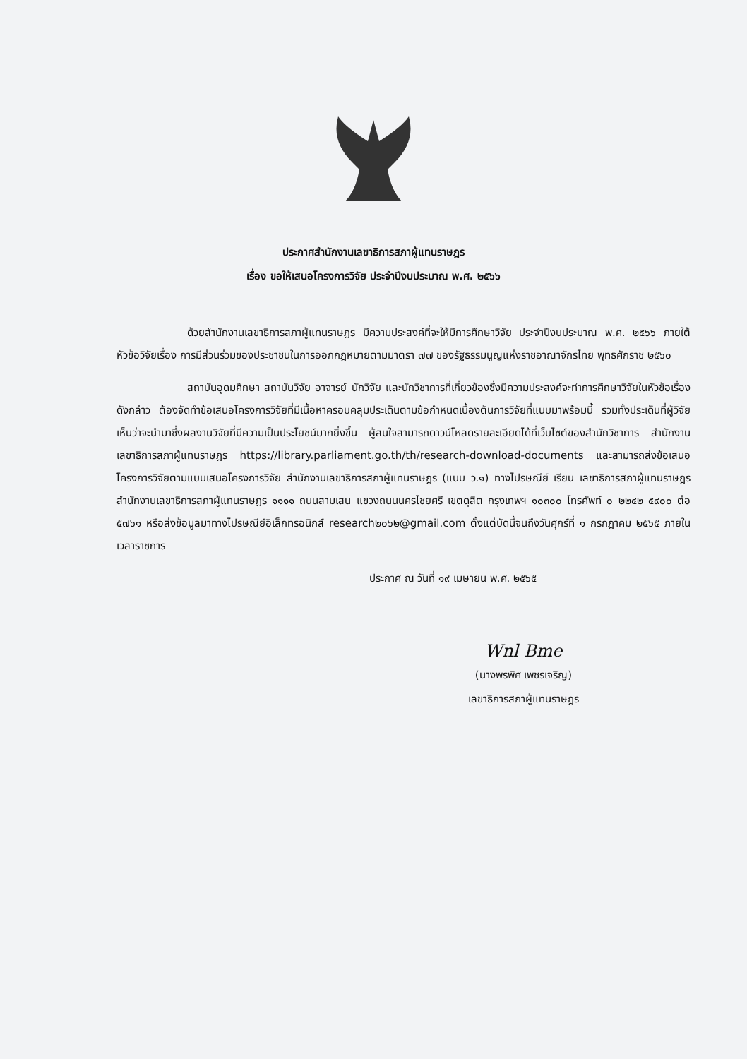ประกาศสำนักงานเลขาธิการสภาผู้แทนราษฎร
เรื่อง ขอให้เสนอโครงการวิจัย ประจำปีงบประมาณ พ.ศ. ๒๕๖๖
ด้วยสำนักงานเลขาธิการสภาผู้แทนราษฎร มีความประสงค์ที่จะให้มีการศึกษาวิจัย ประจำปีงบประมาณ พ.ศ. ๒๕๖๖ ภายใต้หัวข้อวิจัยเรื่อง การมีส่วนร่วมของประชาชนในการออกกฎหมายตามมาตรา ๗๗ ของรัฐธรรมนูญแห่งราชอาณาจักรไทย พุทธศักราช ๒๕๖๐
สถาบันอุดมศึกษา สถาบันวิจัย อาจารย์ นักวิจัย และนักวิชาการที่เกี่ยวข้องซึ่งมีความประสงค์จะทำการศึกษาวิจัยในหัวข้อเรื่องดังกล่าว ต้องจัดทำข้อเสนอโครงการวิจัยที่มีเนื้อหาครอบคลุมประเด็นตามข้อกำหนดเบื้องต้นการวิจัยที่แนบมาพร้อมนี้ รวมทั้งประเด็นที่ผู้วิจัยเห็นว่าจะนำมาซึ่งผลงานวิจัยที่มีความเป็นประโยชน์มากยิ่งขึ้น ผู้สนใจสามารถดาวน์โหลดรายละเอียดได้ที่เว็บไซต์ของสำนักวิชาการ สำนักงานเลขาธิการสภาผู้แทนราษฎร https://library.parliament.go.th/th/research-download-documents และสามารถส่งข้อเสนอโครงการวิจัยตามแบบเสนอโครงการวิจัย สำนักงานเลขาธิการสภาผู้แทนราษฎร (แบบ ว.๑) ทางไปรษณีย์ เรียน เลขาธิการสภาผู้แทนราษฎร สำนักงานเลขาธิการสภาผู้แทนราษฎร ๑๑๑๑ ถนนสามเสน แขวงถนนนครไชยศรี เขตดุสิต กรุงเทพฯ ๑๐๓๐๐ โทรศัพท์ ๐ ๒๒๔๒ ๕๙๐๐ ต่อ ๕๗๖๑ หรือส่งข้อมูลมาทางไปรษณีย์อิเล็กทรอนิกส์ research๒๐๖๒@gmail.com ตั้งแต่บัดนี้จนถึงวันศุกร์ที่ ๑ กรกฎาคม ๒๕๖๕ ภายในเวลาราชการ
ประกาศ ณ วันที่ ๑๙ เมษายน พ.ศ. ๒๕๖๕
Wnl Bme
(นางพรพิศ เพชรเจริญ)
เลขาธิการสภาผู้แทนราษฎร